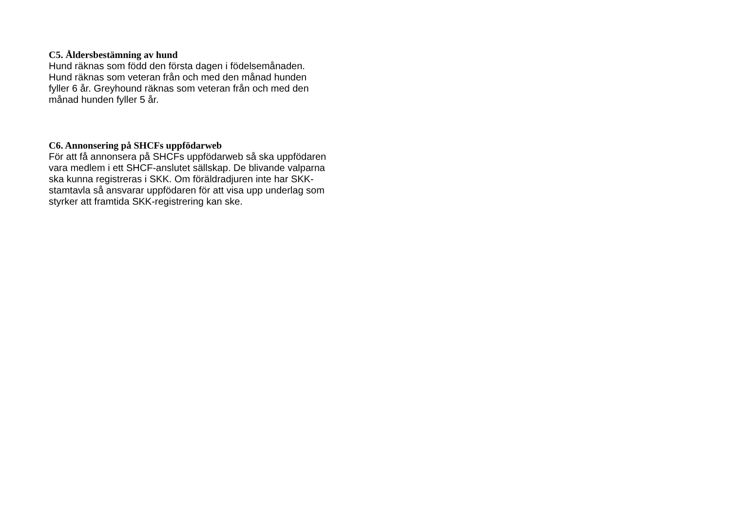C5. Åldersbestämning av hund
Hund räknas som född den första dagen i födelsemånaden.
Hund räknas som veteran från och med den månad hunden
fyller 6 år. Greyhound räknas som veteran från och med den
månad hunden fyller 5 år.
C6. Annonsering på SHCFs uppfödarweb
För att få annonsera på SHCFs uppfödarweb så ska uppfödaren
vara medlem i ett SHCF-anslutet sällskap. De blivande valparna
ska kunna registreras i SKK. Om föräldradjuren inte har SKK-
stamtavla så ansvarar uppfödaren för att visa upp underlag som
styrker att framtida SKK-registrering kan ske.